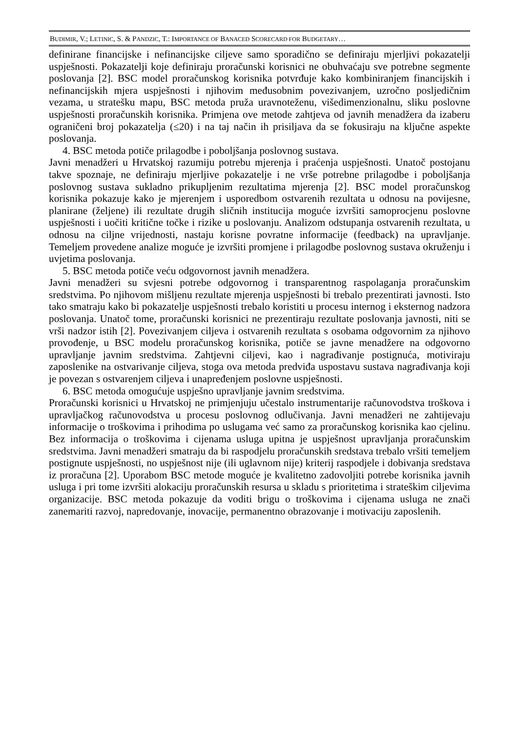BUDIMIR, V.; LETINIC, S. & PANDZIC, T.: IMPORTANCE OF BANACED SCORECARD FOR BUDGETARY…
definirane financijske i nefinancijske ciljeve samo sporadično se definiraju mjerljivi pokazatelji uspješnosti. Pokazatelji koje definiraju proračunski korisnici ne obuhvaćaju sve potrebne segmente poslovanja [2]. BSC model proračunskog korisnika potvrđuje kako kombiniranjem financijskih i nefinancijskih mjera uspješnosti i njihovim međusobnim povezivanjem, uzročno posljedičnim vezama, u stratešku mapu, BSC metoda pruža uravnoteženu, višedimenzionalnu, sliku poslovne uspješnosti proračunskih korisnika. Primjena ove metode zahtjeva od javnih menadžera da izaberu ograničeni broj pokazatelja (≤20) i na taj način ih prisiljava da se fokusiraju na ključne aspekte poslovanja.
4. BSC metoda potiče prilagodbe i poboljšanja poslovnog sustava.
Javni menadžeri u Hrvatskoj razumiju potrebu mjerenja i praćenja uspješnosti. Unatoč postojanu takve spoznaje, ne definiraju mjerljive pokazatelje i ne vrše potrebne prilagodbe i poboljšanja poslovnog sustava sukladno prikupljenim rezultatima mjerenja [2]. BSC model proračunskog korisnika pokazuje kako je mjerenjem i usporedbom ostvarenih rezultata u odnosu na povijesne, planirane (željene) ili rezultate drugih sličnih institucija moguće izvršiti samoprocjenu poslovne uspješnosti i uočiti kritične točke i rizike u poslovanju. Analizom odstupanja ostvarenih rezultata, u odnosu na ciljne vrijednosti, nastaju korisne povratne informacije (feedback) na upravljanje. Temeljem provedene analize moguće je izvršiti promjene i prilagodbe poslovnog sustava okruženju i uvjetima poslovanja.
5. BSC metoda potiče veću odgovornost javnih menadžera.
Javni menadžeri su svjesni potrebe odgovornog i transparentnog raspolaganja proračunskim sredstvima. Po njihovom mišljenu rezultate mjerenja uspješnosti bi trebalo prezentirati javnosti. Isto tako smatraju kako bi pokazatelje uspješnosti trebalo koristiti u procesu internog i eksternog nadzora poslovanja. Unatoč tome, proračunski korisnici ne prezentiraju rezultate poslovanja javnosti, niti se vrši nadzor istih [2]. Povezivanjem ciljeva i ostvarenih rezultata s osobama odgovornim za njihovo provođenje, u BSC modelu proračunskog korisnika, potiče se javne menadžere na odgovorno upravljanje javnim sredstvima. Zahtjevni ciljevi, kao i nagrađivanje postignuća, motiviraju zaposlenike na ostvarivanje ciljeva, stoga ova metoda predviđa uspostavu sustava nagrađivanja koji je povezan s ostvarenjem ciljeva i unapređenjem poslovne uspješnosti.
6. BSC metoda omogućuje uspješno upravljanje javnim sredstvima.
Proračunski korisnici u Hrvatskoj ne primjenjuju učestalo instrumentarije računovodstva troškova i upravljačkog računovodstva u procesu poslovnog odlučivanja. Javni menadžeri ne zahtijevaju informacije o troškovima i prihodima po uslugama već samo za proračunskog korisnika kao cjelinu. Bez informacija o troškovima i cijenama usluga upitna je uspješnost upravljanja proračunskim sredstvima. Javni menadžeri smatraju da bi raspodjelu proračunskih sredstava trebalo vršiti temeljem postignute uspješnosti, no uspješnost nije (ili uglavnom nije) kriterij raspodjele i dobivanja sredstava iz proračuna [2]. Uporabom BSC metode moguće je kvalitetno zadovoljiti potrebe korisnika javnih usluga i pri tome izvršiti alokaciju proračunskih resursa u skladu s prioritetima i strateškim ciljevima organizacije. BSC metoda pokazuje da voditi brigu o troškovima i cijenama usluga ne znači zanemariti razvoj, napredovanje, inovacije, permanentno obrazovanje i motivaciju zaposlenih.